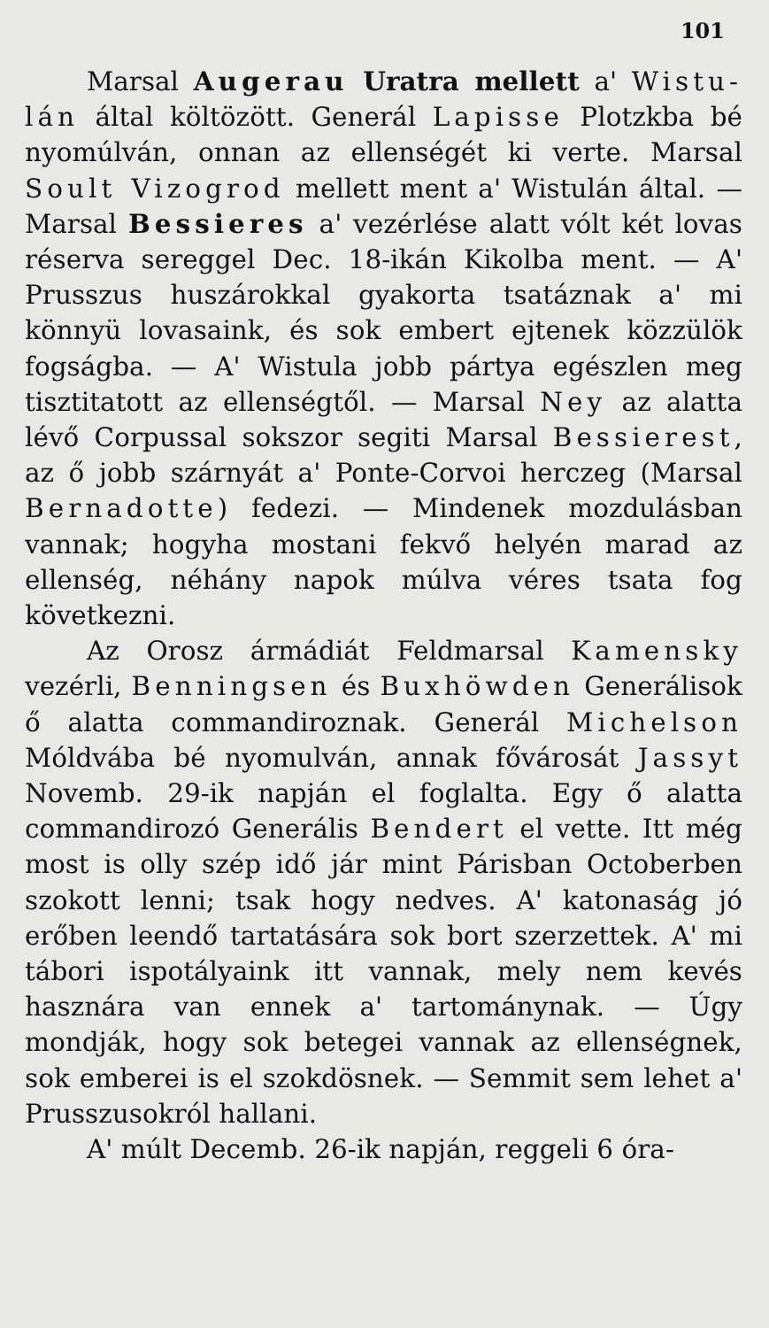101
Marsal Augerau Uratra mellett a' Wistu-lán által költözött. Generál Lapisse Plotzkba bé nyomúlván, onnan az ellenségét ki verte. Marsal Soult Vizogrod mellett ment a' Wistulán által. — Marsal Bessieres a' vezérlése alatt vólt két lovas réserva sereggel Dec. 18-ikán Kikolba ment. — A' Prusszus huszárokkal gyakorta tsatáznak a' mi könnyü lovasaink, és sok embert ejtenek közzülök fogságba. — A' Wistula jobb pártya egészlen meg tisztitatott az ellenségtől. — Marsal Ney az alatta lévő Corpussal sokszor segiti Marsal Bessierest, az ő jobb szárnyát a' Ponte-Corvoi herczeg (Marsal Bernadotte) fedezi. — Mindenek mozdulásban vannak; hogyha mostani fekvő helyén marad az ellenség, néhány napok múlva véres tsata fog következni.
Az Orosz ármádiát Feldmarsal Kamensky vezérli, Benningsen és Buxhöwden Generálisok ő alatta commandiroznak. Generál Michelson Móldvába bé nyomulván, annak fővárosát Jassyt Novemb. 29-ik napján el foglalta. Egy ő alatta commandirozó Generális Bendert el vette. Itt még most is olly szép idő jár mint Párisban Octoberben szokott lenni; tsak hogy nedves. A' katonaság jó erőben leendő tartatására sok bort szerzettek. A' mi tábori ispotályaink itt vannak, mely nem kevés hasznára van ennek a' tartománynak. — Úgy mondják, hogy sok betegei vannak az ellenségnek, sok emberei is el szokdösnek. — Semmit sem lehet a' Prusszusokról hallani.
A' múlt Decemb. 26-ik napján, reggeli 6 óra-